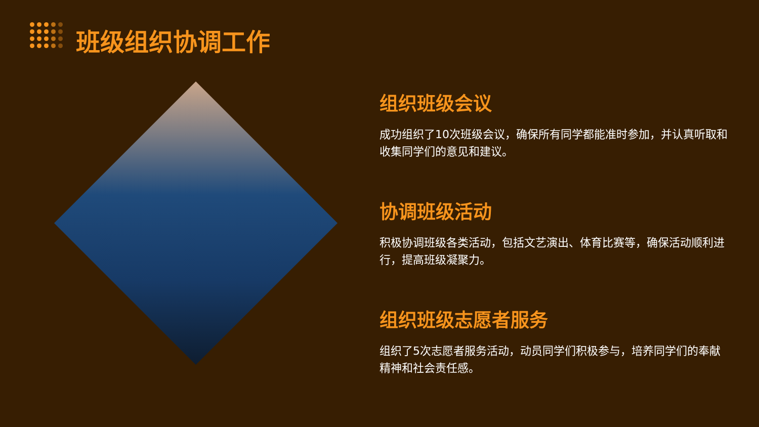班级组织协调工作
组织班级会议
成功组织了10次班级会议，确保所有同学都能准时参加，并认真听取和收集同学们的意见和建议。
协调班级活动
积极协调班级各类活动，包括文艺演出、体育比赛等，确保活动顺利进行，提高班级凝聚力。
组织班级志愿者服务
组织了5次志愿者服务活动，动员同学们积极参与，培养同学们的奉献精神和社会责任感。